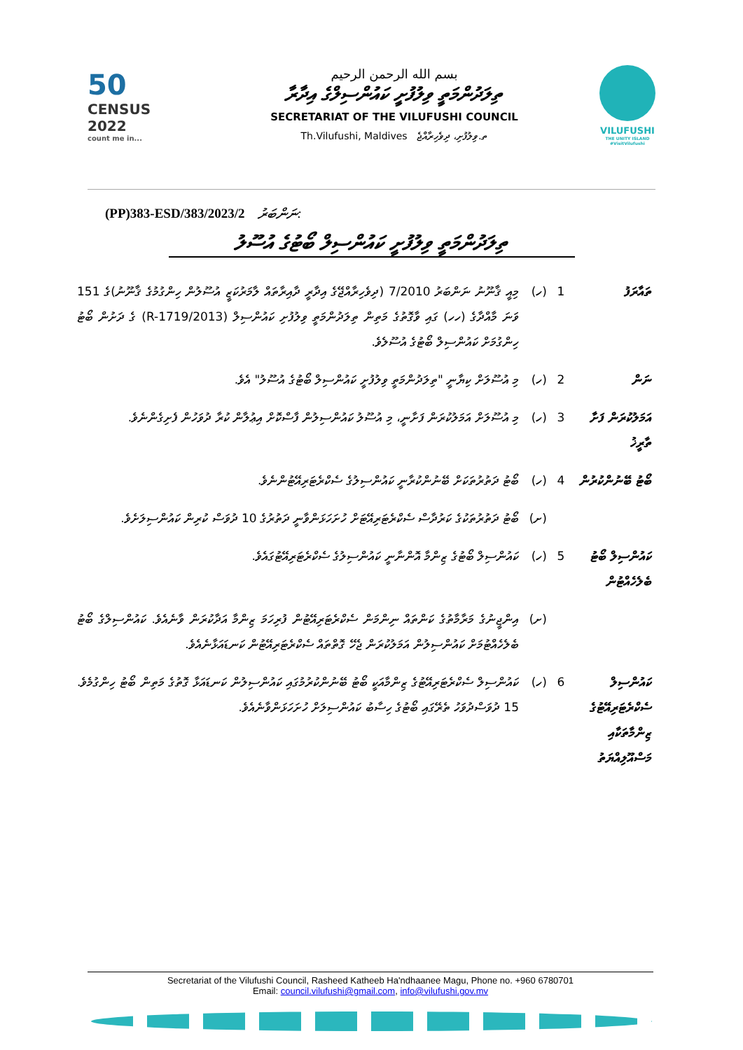50
CENSUS 2022
count me in...
بسم الله الرحمن الرحيم
ތިލަދުންމަތީ ވިލުފުށީ ކައުންސިލްގެ އިދާރާ
SECRETARIAT OF THE VILUFUSHI COUNCIL
Th.Vilufushi, Maldives ތ.ވިލުފުށި، ދިވެހިރާއްޖެ
VILUFUSHI
THE UNITY ISLAND #VisitVilufushi
(PP)383-ESD/383/2023/2 ނަންބަރު:
ތިލަދުންމަތީ ވިލުފުށީ ކައުންސިލް ބޯޓުގެ އުސޫލު
ތައާރަފު 1 (ހ) މިއީ ޤާނޫނު ނަންބަރު 7/2010 (ދިވެހިރާއްޖޭގެ އިދާރީ ދާއިރާތައް ލާމަރުކަޒީ އުސޫލުން ހިންގުމުގެ ޤާނޫނު)ގެ 151 ވަނަ މާއްދާގެ (ހހ) ގައި ވާގޮތުގެ މަތިން ތިލަދުންމަތީ ވިލުފުށި ކައުންސިލް (2013/R-1719) ގެ ދަށުން ބޯޓު ހިންގުމަށް ކައުންސިލް ބޯޓުގެ އުސޫލެވެ.
ނަން 2 (ހ) މި އުސޫލަށް ކިޔާނީ "ތިލަދުންމަތީ ވިލުފުށީ ކައުންސިލް ބޯޓުގެ އުސޫލު" އެވެ.
އަމަލުކުރަން ފަށާ ތާރީޚު
3 (ހ) މި އުސޫލަށް އަމަލުކުރަން ފަށާނީ، މި އުސޫލު ކައުންސިލުން ފާސްކޮށް އިޢުލާން ކުރާ ދުވަހުން ފެށިގެންނެވެ.
ބޯޓު ބޭނުންކުރުން
4 (ހ) ބޯޓު ދަތުރުތަކަށް ބޭނުންކުރާނީ ކައުންސިލުގެ ސެކްރެޓަރިއޭޓުންނެވެ.
(ށ) ބޯޓު ދަތުރުތަކުގެ ކަރުދާސް ސެކްރެޓަރިއޭޓަށް ހުށަހަޅަންވާނީ ދަތުރުގެ 10 ދުވަސް ކުރިން ކައުންސިލަށެވެ.
ކައުންސިލް ބޯޓު ބެލެހެއްޓުން
5 (ހ) ކައުންސިލް ބޯޓުގެ ޒިންމާ އޮންނާނީ ކައުންސިލުގެ ސެކްރެޓަރިއޭޓުގައެވެ.
(ށ) އިންޖީނުގެ މަރާމާތުގެ ކަންތައް ނިންމަން ސެކްރެޓަރިއޭޓުން ފުރިހަމަ ޒިންމާ އަދާކުރަން ވާނެއެވެ. ކައުންސިލްގެ ބޯޓު ބެލެހެއްޓުމަށް ކައުންސިލުން އަމަލުކުރަން ޖެހޭ ގޮތްތައް ސެކްރެޓަރިއޭޓުން ކަނޑައަޅާނެއެވެ.
ކައުންސިލް ސެކްރެޓަރިއޭޓުގެ ޒިންމާތަކާއި މަސްއޫލިއްޔަތު
6 (ހ) ކައުންސިލް ސެކްރެޓަރިއޭޓުގެ ޒިންމާއަކީ ބޯޓު ބޭނުންކުރުމުގައި ކައުންސިލުން ކަނޑައަޅާ ގޮތުގެ މަތިން ބޯޓު ހިންގުމެވެ. 15 ދުވަސްދުވަހު ތެރޭގައި ބޯޓުގެ ހިސާބު ކައުންސިލަށް ހުށަހަޅަންވާނެއެވެ.
Secretariat of the Vilufushi Council, Rasheed Katheeb Ha'ndhaanee Magu, Phone no. +960 6780701
Email: council.vilufushi@gmail.com, info@vilufushi.gov.mv